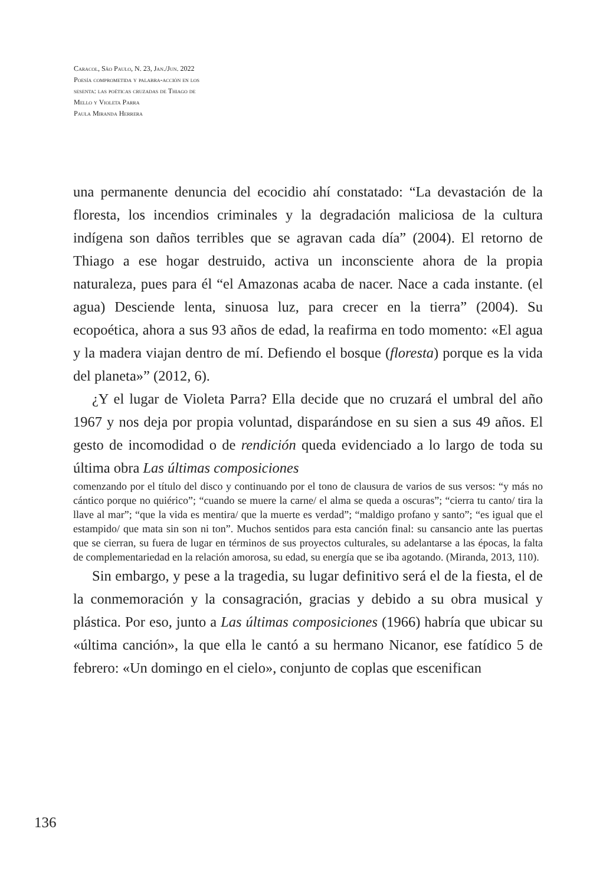Caracol, São Paulo, N. 23, Jan./Jun. 2022
Poesía comprometida y palabra-acción en los
sesenta: las poéticas cruzadas de Thiago de
Mello y Violeta Parra
Paula Miranda Herrera
una permanente denuncia del ecocidio ahí constatado: “La devastación de la floresta, los incendios criminales y la degradación maliciosa de la cultura indígena son daños terribles que se agravan cada día” (2004). El retorno de Thiago a ese hogar destruido, activa un inconsciente ahora de la propia naturaleza, pues para él “el Amazonas acaba de nacer. Nace a cada instante. (el agua) Desciende lenta, sinuosa luz, para crecer en la tierra” (2004). Su ecopoética, ahora a sus 93 años de edad, la reafirma en todo momento: «El agua y la madera viajan dentro de mí. Defiendo el bosque (floresta) porque es la vida del planeta»” (2012, 6).
¿Y el lugar de Violeta Parra? Ella decide que no cruzará el umbral del año 1967 y nos deja por propia voluntad, disparándose en su sien a sus 49 años. El gesto de incomodidad o de rendición queda evidenciado a lo largo de toda su última obra Las últimas composiciones
comenzando por el título del disco y continuando por el tono de clausura de varios de sus versos: “y más no cántico porque no quiérico”; “cuando se muere la carne/ el alma se queda a oscuras”; “cierra tu canto/ tira la llave al mar”; “que la vida es mentira/ que la muerte es verdad”; “maldigo profano y santo”; “es igual que el estampido/ que mata sin son ni ton”. Muchos sentidos para esta canción final: su cansancio ante las puertas que se cierran, su fuera de lugar en términos de sus proyectos culturales, su adelantarse a las épocas, la falta de complementariedad en la relación amorosa, su edad, su energía que se iba agotando. (Miranda, 2013, 110).
Sin embargo, y pese a la tragedia, su lugar definitivo será el de la fiesta, el de la conmemoración y la consagración, gracias y debido a su obra musical y plástica. Por eso, junto a Las últimas composiciones (1966) habría que ubicar su «última canción», la que ella le cantó a su hermano Nicanor, ese fatídico 5 de febrero: «Un domingo en el cielo», conjunto de coplas que escenifican
136